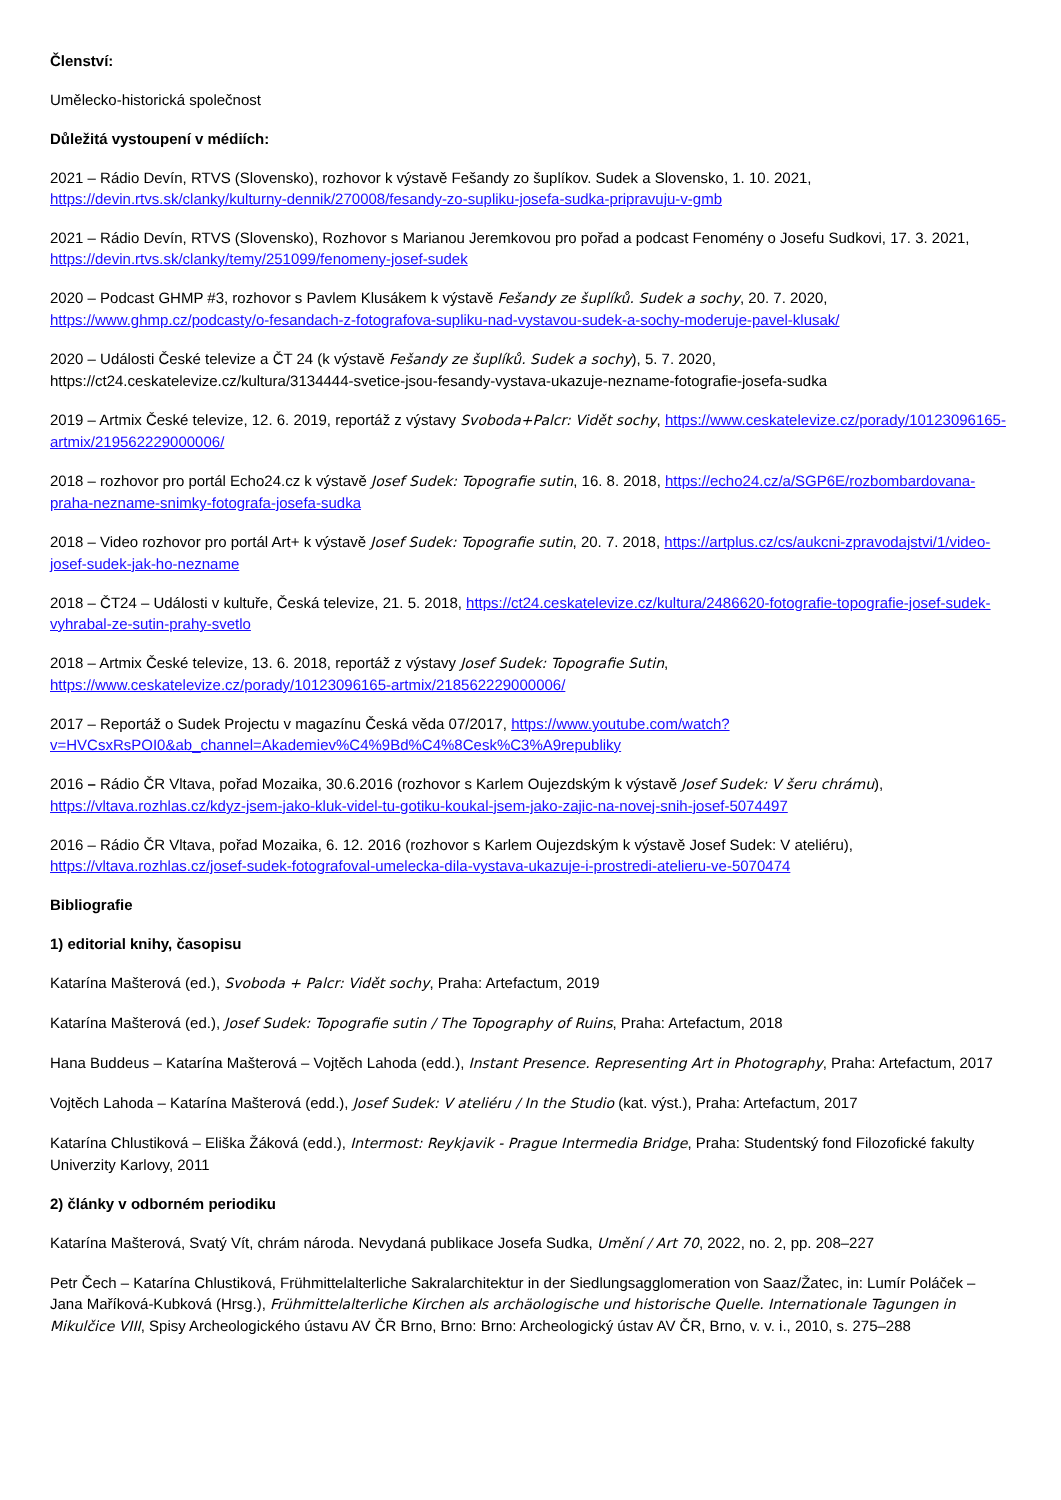Členství:
Umělecko-historická společnost
Důležitá vystoupení v médiích:
2021 – Rádio Devín, RTVS (Slovensko), rozhovor k výstavě Fešandy zo šuplíkov. Sudek a Slovensko, 1. 10. 2021, https://devin.rtvs.sk/clanky/kulturny-dennik/270008/fesandy-zo-supliku-josefa-sudka-pripravuju-v-gmb
2021 – Rádio Devín, RTVS (Slovensko), Rozhovor s Marianou Jeremkovou pro pořad a podcast Fenomény o Josefu Sudkovi, 17. 3. 2021, https://devin.rtvs.sk/clanky/temy/251099/fenomeny-josef-sudek
2020 – Podcast GHMP #3, rozhovor s Pavlem Klusákem k výstavě Fešandy ze šuplíků. Sudek a sochy, 20. 7. 2020, https://www.ghmp.cz/podcasty/o-fesandach-z-fotografova-supliku-nad-vystavou-sudek-a-sochy-moderuje-pavel-klusak/
2020 – Události České televize a ČT 24 (k výstavě Fešandy ze šuplíků. Sudek a sochy), 5. 7. 2020, https://ct24.ceskatelevize.cz/kultura/3134444-svetice-jsou-fesandy-vystava-ukazuje-nezname-fotografie-josefa-sudka
2019 – Artmix České televize, 12. 6. 2019, reportáž z výstavy Svoboda+Palcr: Vidět sochy, https://www.ceskatelevize.cz/porady/10123096165-artmix/219562229000006/
2018 – rozhovor pro portál Echo24.cz k výstavě Josef Sudek: Topografie sutin, 16. 8. 2018, https://echo24.cz/a/SGP6E/rozbombardovana-praha-nezname-snimky-fotografa-josefa-sudka
2018 – Video rozhovor pro portál Art+ k výstavě Josef Sudek: Topografie sutin, 20. 7. 2018, https://artplus.cz/cs/aukcni-zpravodajstvi/1/video-josef-sudek-jak-ho-nezname
2018 – ČT24 – Události v kultuře, Česká televize, 21. 5. 2018, https://ct24.ceskatelevize.cz/kultura/2486620-fotografie-topografie-josef-sudek-vyhrabal-ze-sutin-prahy-svetlo
2018 – Artmix České televize, 13. 6. 2018, reportáž z výstavy Josef Sudek: Topografie Sutin, https://www.ceskatelevize.cz/porady/10123096165-artmix/218562229000006/
2017 – Reportáž o Sudek Projectu v magazínu Česká věda 07/2017, https://www.youtube.com/watch?v=HVCsxRsPOI0&ab_channel=Akademiev%C4%9Bd%C4%8Cesk%C3%A9republiky
2016 – Rádio ČR Vltava, pořad Mozaika, 30.6.2016 (rozhovor s Karlem Oujezdským k výstavě Josef Sudek: V šeru chrámu), https://vltava.rozhlas.cz/kdyz-jsem-jako-kluk-videl-tu-gotiku-koukal-jsem-jako-zajic-na-novej-snih-josef-5074497
2016 – Rádio ČR Vltava, pořad Mozaika, 6. 12. 2016 (rozhovor s Karlem Oujezdským k výstavě Josef Sudek: V ateliéru), https://vltava.rozhlas.cz/josef-sudek-fotografoval-umelecka-dila-vystava-ukazuje-i-prostredi-atelieru-ve-5070474
Bibliografie
1) editorial knihy, časopisu
Katarína Mašterová (ed.), Svoboda + Palcr: Vidět sochy, Praha: Artefactum, 2019
Katarína Mašterová (ed.), Josef Sudek: Topografie sutin / The Topography of Ruins, Praha: Artefactum, 2018
Hana Buddeus – Katarína Mašterová – Vojtěch Lahoda (edd.), Instant Presence. Representing Art in Photography, Praha: Artefactum, 2017
Vojtěch Lahoda – Katarína Mašterová (edd.), Josef Sudek: V ateliéru / In the Studio (kat. výst.), Praha: Artefactum, 2017
Katarína Chlustiková – Eliška Žáková (edd.), Intermost: Reykjavik - Prague Intermedia Bridge, Praha: Studentský fond Filozofické fakulty Univerzity Karlovy, 2011
2) články v odborném periodiku
Katarína Mašterová, Svatý Vít, chrám národa. Nevydaná publikace Josefa Sudka, Umění / Art 70, 2022, no. 2, pp. 208–227
Petr Čech – Katarína Chlustiková, Frühmittelalterliche Sakralarchitektur in der Siedlungsagglomeration von Saaz/Žatec, in: Lumír Poláček – Jana Maříková-Kubková (Hrsg.), Frühmittelalterliche Kirchen als archäologische und historische Quelle. Internationale Tagungen in Mikulčice VIII, Spisy Archeologického ústavu AV ČR Brno, Brno: Brno: Archeologický ústav AV ČR, Brno, v. v. i., 2010, s. 275–288